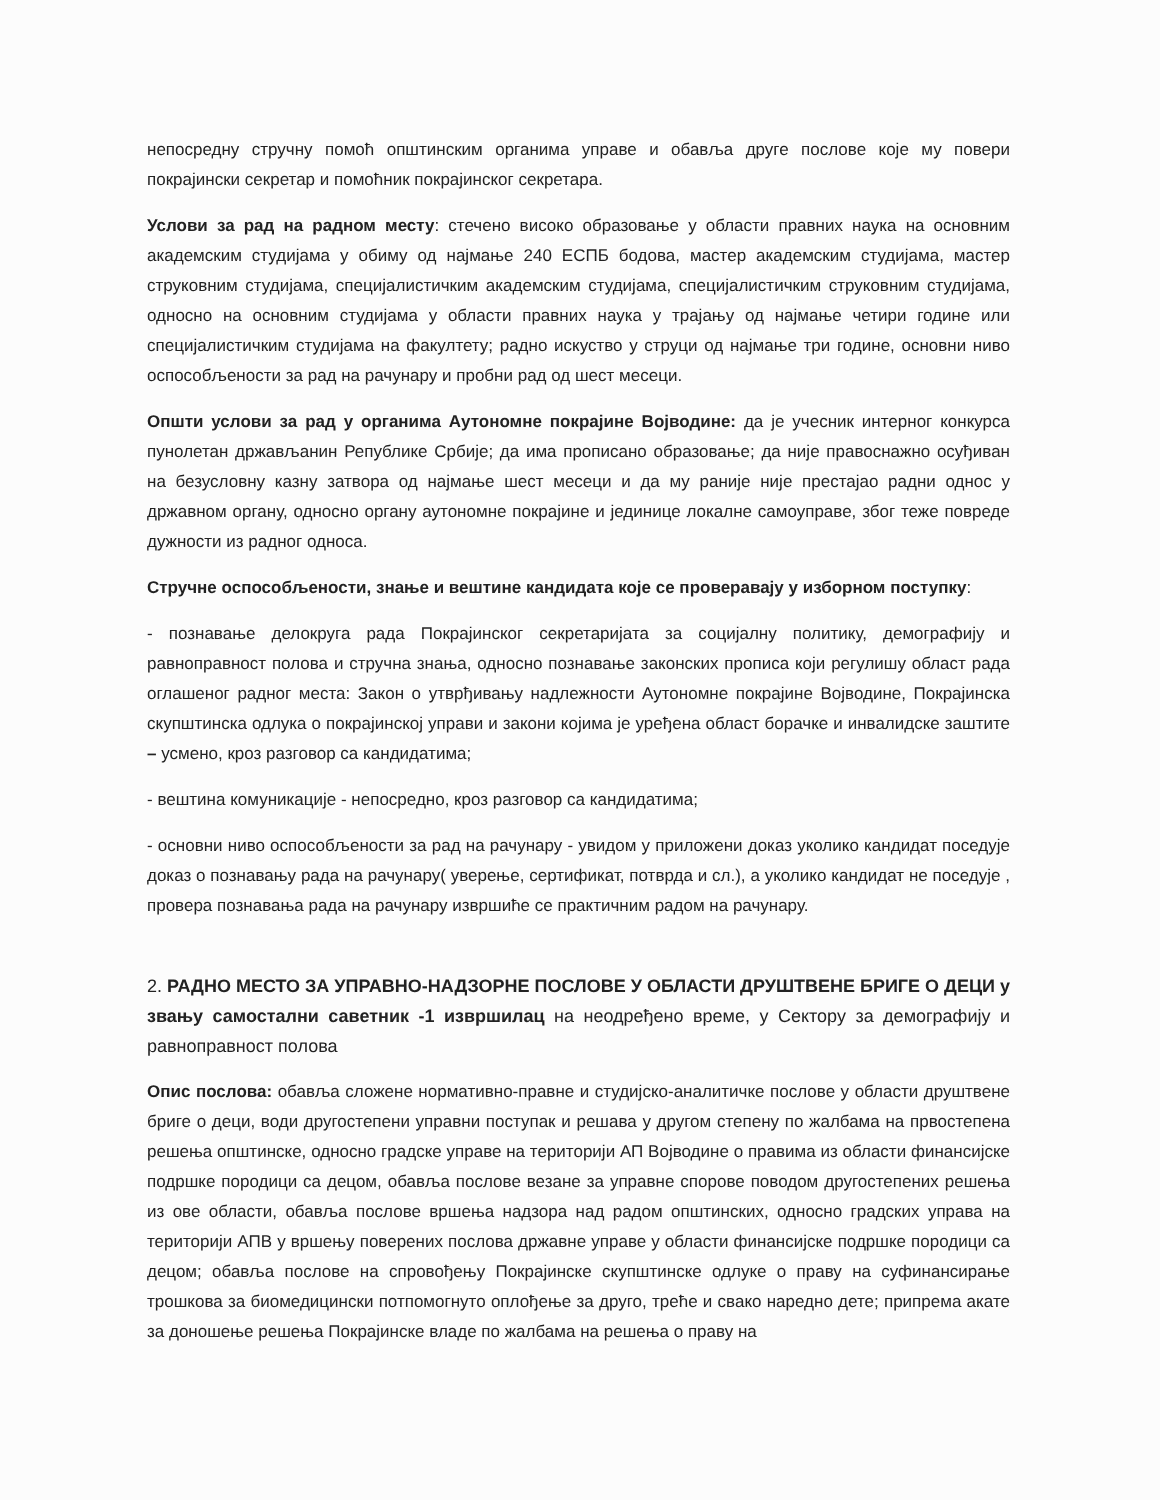непосредну стручну помоћ општинским органима управе и обавља друге послове које му повери покрајински секретар и помоћник покрајинског секретара.
Услови за рад на радном месту: стечено високо образовање у области правних наука на основним академским студијама у обиму од најмање 240 ЕСПБ бодова, мастер академским студијама, мастер струковним студијама, специјалистичким академским студијама, специјалистичким струковним студијама, односно на основним студијама у области правних наука у трајању од најмање четири године или специјалистичким студијама на факултету; радно искуство у струци од најмање три године, основни ниво оспособљености за рад на рачунару и пробни рад од шест месеци.
Општи услови за рад у органима Аутономне покрајине Војводине: да је учесник интерног конкурса пунолетан држављанин Републике Србије; да има прописано образовање; да није правоснажно осуђиван на безусловну казну затвора од најмање шест месеци и да му раније није престајао радни однос у државном органу, односно органу аутономне покрајине и јединице локалне самоуправе, због теже повреде дужности из радног односа.
Стручне оспособљености, знање и вештине кандидата које се проверавају у изборном поступку:
- познавање делокруга рада Покрајинског секретаријата за социјалну политику, демографију и равноправност полова и стручна знања, односно познавање законских прописа који регулишу област рада оглашеног радног места: Закон о утврђивању надлежности Аутономне покрајине Војводине, Покрајинска скупштинска одлука о покрајинској управи и закони којима је уређена област борачке и инвалидске заштите – усмено, кроз разговор са кандидатима;
- вештина комуникације - непосредно, кроз разговор са кандидатима;
- основни ниво оспособљености за рад на рачунару - увидом у приложени доказ уколико кандидат поседује доказ о познавању рада на рачунару( уверење, сертификат, потврда и сл.), а уколико кандидат не поседује , провера познавања рада на рачунару извршиће се практичним радом на рачунару.
2. РАДНО МЕСТО ЗА УПРАВНО-НАДЗОРНЕ ПОСЛОВЕ У ОБЛАСТИ ДРУШТВЕНЕ БРИГЕ О ДЕЦИ у звању самостални саветник -1 извршилац на неодређено време, у Сектору за демографију и равноправност полова
Опис послова: обавља сложене нормативно-правне и студијско-аналитичке послове у области друштвене бриге о деци, води другостепени управни поступак и решава у другом степену по жалбама на првостепена решења општинске, односно градске управе на територији АП Војводине о правима из области финансијске подршке породици са децом, обавља послове везане за управне спорове поводом другостепених решења из ове области, обавља послове вршења надзора над радом општинских, односно градских управа на територији АПВ у вршењу поверених послова државне управе у области финансијске подршке породици са децом; обавља послове на спровођењу Покрајинске скупштинске одлуке о праву на суфинансирање трошкова за биомедицински потпомогнуто оплођење за друго, треће и свако наредно дете; припрема акате за доношење решења Покрајинске владе по жалбама на решења о праву на